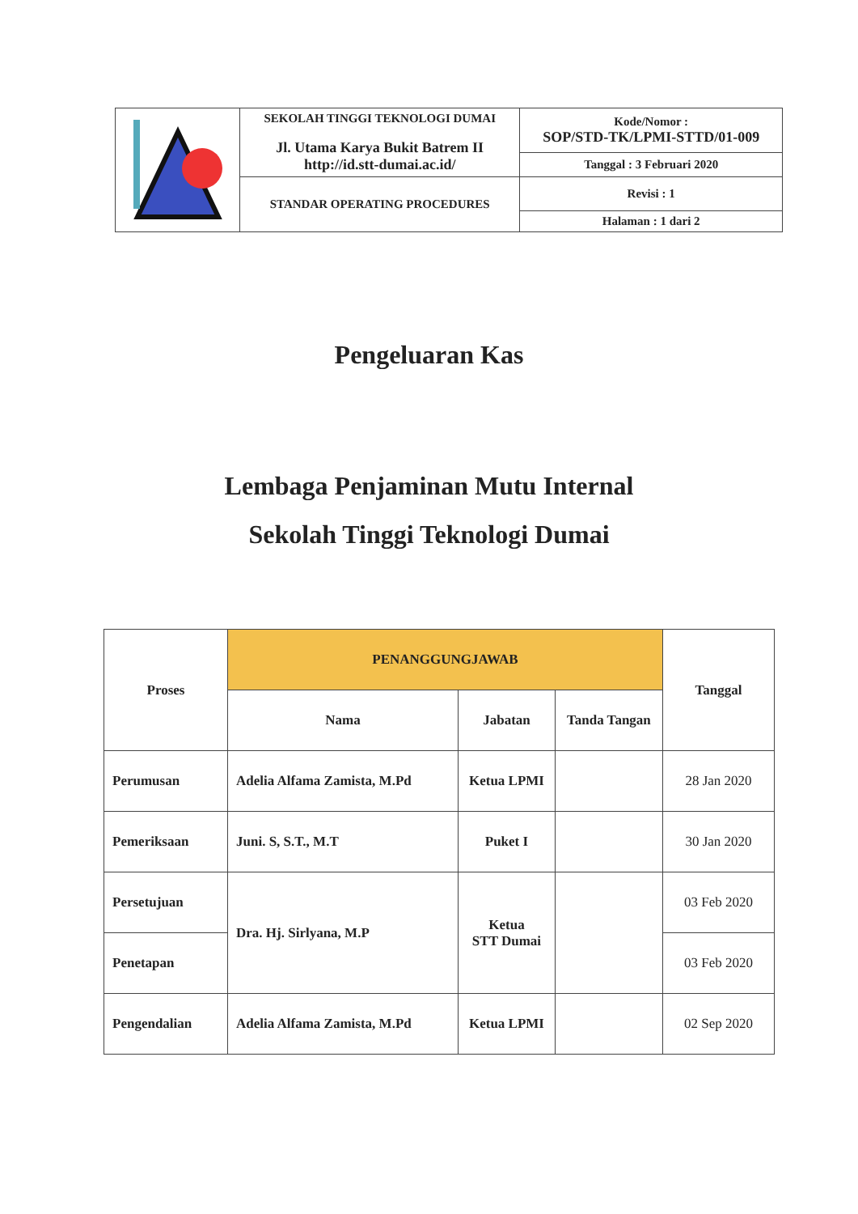| | SEKOLAH TINGGI TEKNOLOGI DUMAI Jl. Utama Karya Bukit Batrem II http://id.stt-dumai.ac.id/ | Kode/Nomor : SOP/STD-TK/LPMI-STTD/01-009 |
| | | Tanggal : 3 Februari 2020 |
| | STANDAR OPERATING PROCEDURES | Revisi : 1 |
| | | Halaman : 1 dari 2 |
Pengeluaran Kas
Lembaga Penjaminan Mutu Internal
Sekolah Tinggi Teknologi Dumai
| Proses | PENANGGUNGJAWAB | | | Tanggal |
| --- | --- | --- | --- | --- |
| | Nama | Jabatan | Tanda Tangan | |
| Perumusan | Adelia Alfama Zamista, M.Pd | Ketua LPMI | | 28 Jan 2020 |
| Pemeriksaan | Juni. S, S.T., M.T | Puket I | | 30 Jan 2020 |
| Persetujuan | Dra. Hj. Sirlyana, M.P | Ketua STT Dumai | | 03 Feb 2020 |
| Penetapan | | | | 03 Feb 2020 |
| Pengendalian | Adelia Alfama Zamista, M.Pd | Ketua LPMI | | 02 Sep 2020 |